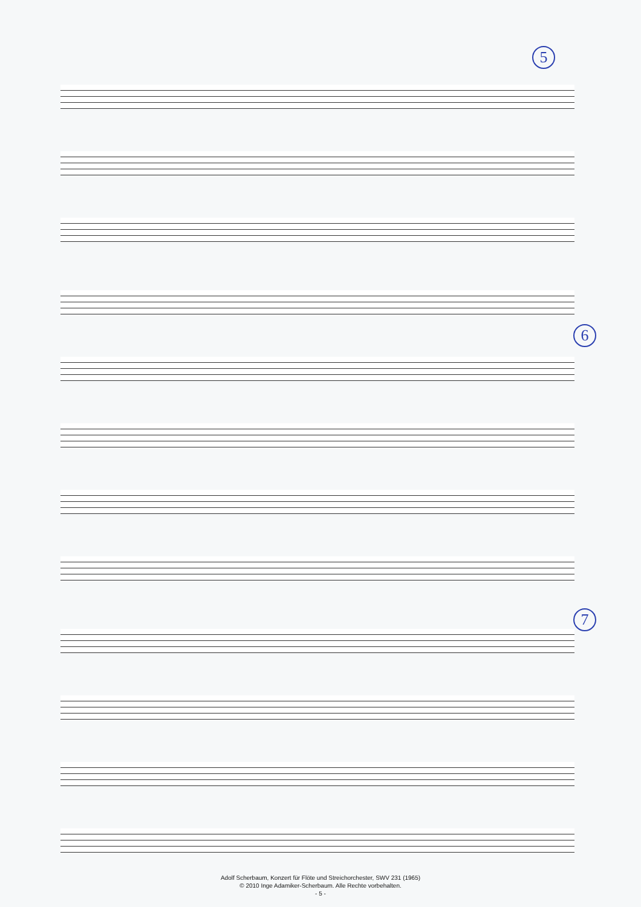5
6
7
Adolf Scherbaum, Konzert für Flöte und Streichorchester, SWV 231 (1965)
© 2010 Inge Adamiker-Scherbaum. Alle Rechte vorbehalten.
- 5 -